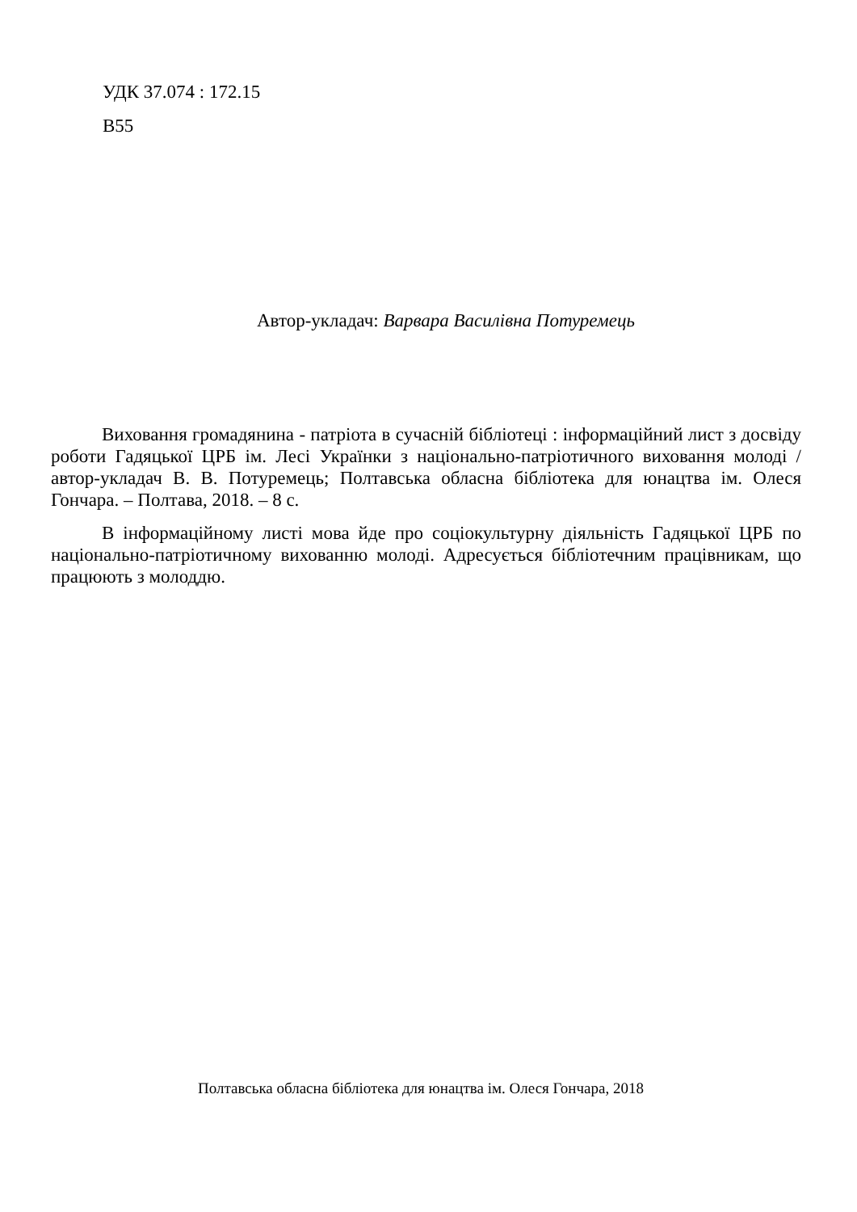УДК 37.074 : 172.15
В55
Автор-укладач: Варвара Василівна Потуремець
Виховання громадянина - патріота в сучасній бібліотеці : інформаційний лист з досвіду роботи Гадяцької ЦРБ ім. Лесі Українки з національно-патріотичного виховання молоді / автор-укладач В. В. Потуремець; Полтавська обласна бібліотека для юнацтва ім. Олеся Гончара. – Полтава, 2018. – 8 с.
В інформаційному листі мова йде про соціокультурну діяльність Гадяцької ЦРБ по національно-патріотичному вихованню молоді. Адресується бібліотечним працівникам, що працюють з молоддю.
Полтавська обласна бібліотека для юнацтва ім. Олеся Гончара, 2018